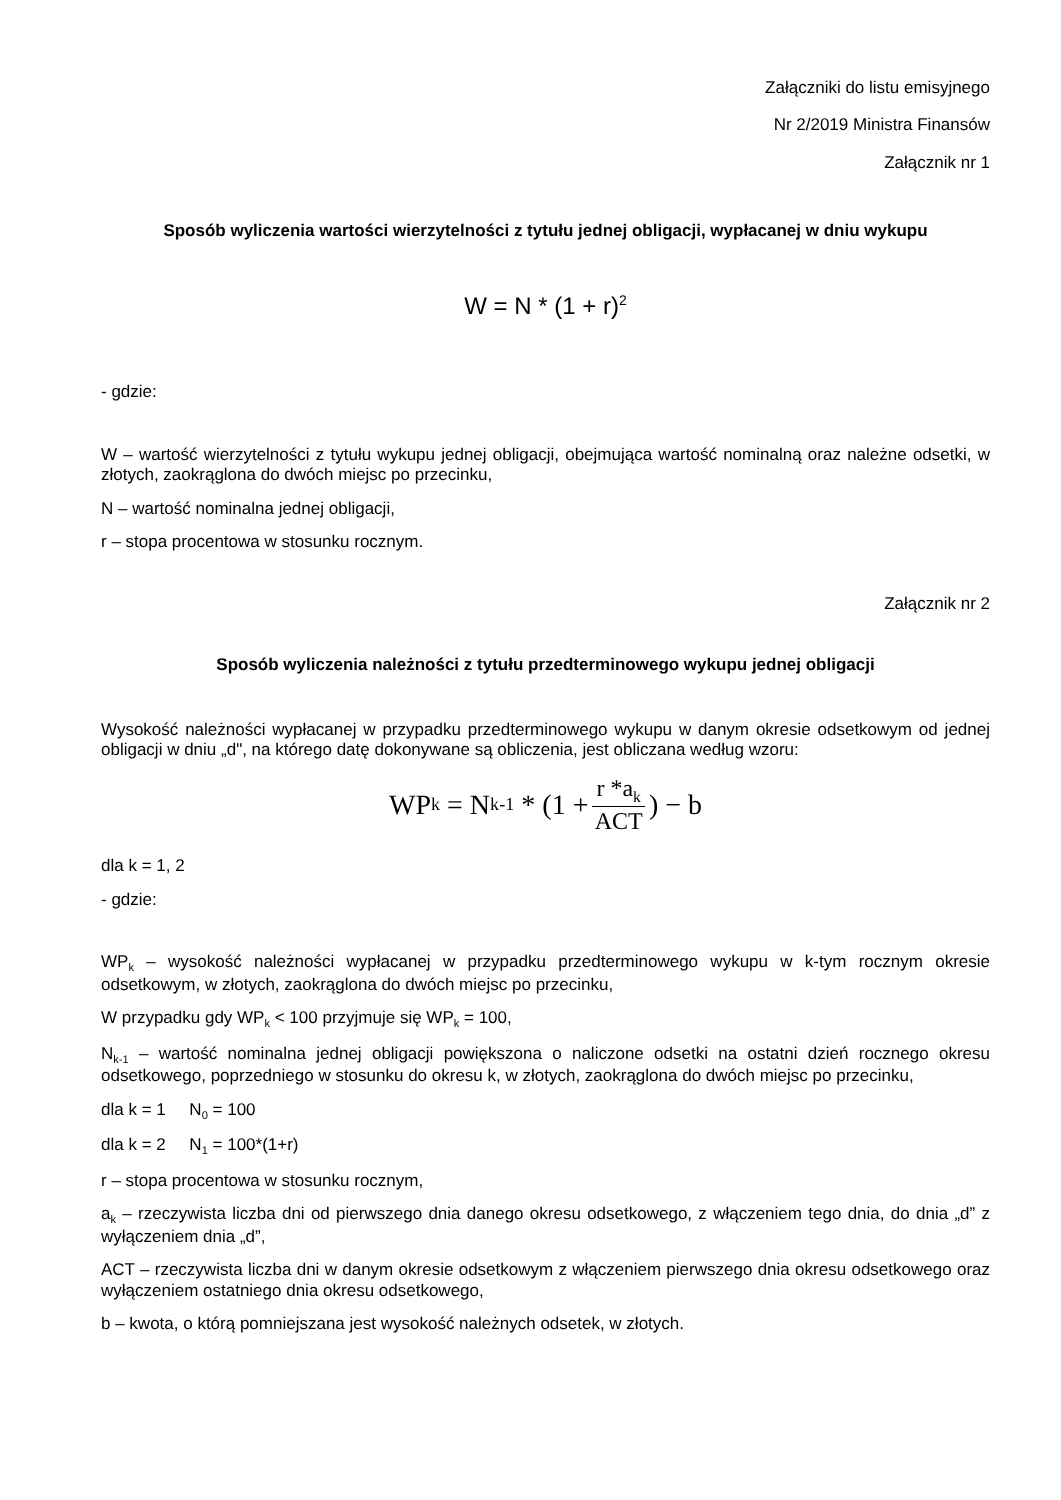Załączniki do listu emisyjnego
Nr 2/2019 Ministra Finansów
Załącznik nr 1
Sposób wyliczenia wartości wierzytelności z tytułu jednej obligacji, wypłacanej w dniu wykupu
W = N * (1 + r)<sup>2</sup>
- gdzie:
W – wartość wierzytelności z tytułu wykupu jednej obligacji, obejmująca wartość nominalną oraz należne odsetki, w złotych, zaokrąglona do dwóch miejsc po przecinku,
N – wartość nominalna jednej obligacji,
r – stopa procentowa w stosunku rocznym.
Załącznik nr 2
Sposób wyliczenia należności z tytułu przedterminowego wykupu jednej obligacji
Wysokość należności wypłacanej w przypadku przedterminowego wykupu w danym okresie odsetkowym od jednej obligacji w dniu „d", na którego datę dokonywane są obliczenia, jest obliczana według wzoru:
WP<sub>k</sub> = N<sub>k-1</sub> * (1 + r *a<sub>k</sub> ACT) − b
dla k = 1, 2
- gdzie:
WP<sub>k</sub> – wysokość należności wypłacanej w przypadku przedterminowego wykupu w k-tym rocznym okresie odsetkowym, w złotych, zaokrąglona do dwóch miejsc po przecinku,
W przypadku gdy WP<sub>k</sub> < 100 przyjmuje się WP<sub>k</sub> = 100,
N<sub>k-1</sub> – wartość nominalna jednej obligacji powiększona o naliczone odsetki na ostatni dzień rocznego okresu odsetkowego, poprzedniego w stosunku do okresu k, w złotych, zaokrąglona do dwóch miejsc po przecinku,
dla k = 1 N<sub>0</sub> = 100
dla k = 2 N<sub>1</sub> = 100*(1+r)
r – stopa procentowa w stosunku rocznym,
a<sub>k</sub> – rzeczywista liczba dni od pierwszego dnia danego okresu odsetkowego, z włączeniem tego dnia, do dnia „d” z wyłączeniem dnia „d”,
ACT – rzeczywista liczba dni w danym okresie odsetkowym z włączeniem pierwszego dnia okresu odsetkowego oraz wyłączeniem ostatniego dnia okresu odsetkowego,
b – kwota, o którą pomniejszana jest wysokość należnych odsetek, w złotych.